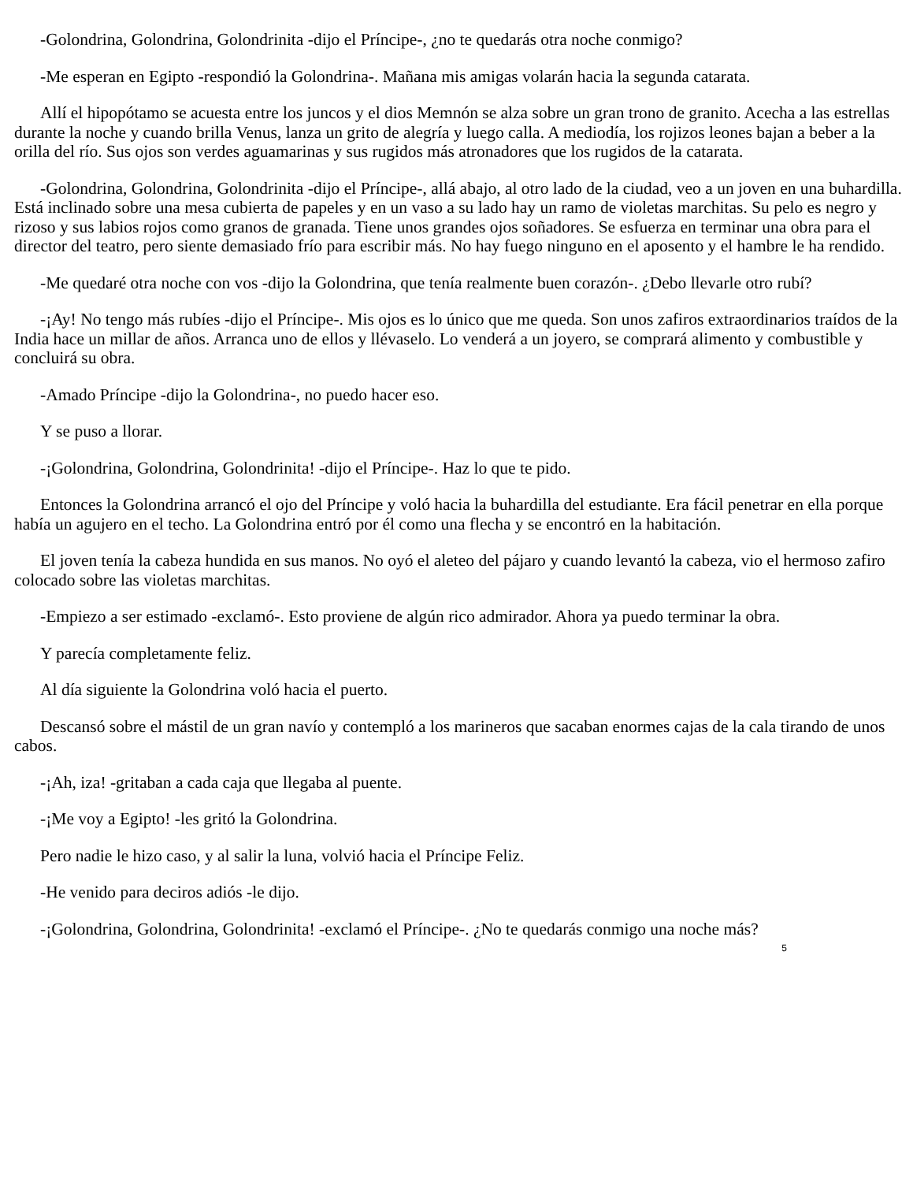-Golondrina, Golondrina, Golondrinita -dijo el Príncipe-, ¿no te quedarás otra noche conmigo?
-Me esperan en Egipto -respondió la Golondrina-. Mañana mis amigas volarán hacia la segunda catarata.
Allí el hipopótamo se acuesta entre los juncos y el dios Memnón se alza sobre un gran trono de granito. Acecha a las estrellas durante la noche y cuando brilla Venus, lanza un grito de alegría y luego calla. A mediodía, los rojizos leones bajan a beber a la orilla del río. Sus ojos son verdes aguamarinas y sus rugidos más atronadores que los rugidos de la catarata.
-Golondrina, Golondrina, Golondrinita -dijo el Príncipe-, allá abajo, al otro lado de la ciudad, veo a un joven en una buhardilla. Está inclinado sobre una mesa cubierta de papeles y en un vaso a su lado hay un ramo de violetas marchitas. Su pelo es negro y rizoso y sus labios rojos como granos de granada. Tiene unos grandes ojos soñadores. Se esfuerza en terminar una obra para el director del teatro, pero siente demasiado frío para escribir más. No hay fuego ninguno en el aposento y el hambre le ha rendido.
-Me quedaré otra noche con vos -dijo la Golondrina, que tenía realmente buen corazón-. ¿Debo llevarle otro rubí?
-¡Ay! No tengo más rubíes -dijo el Príncipe-. Mis ojos es lo único que me queda. Son unos zafiros extraordinarios traídos de la India hace un millar de años. Arranca uno de ellos y llévaselo. Lo venderá a un joyero, se comprará alimento y combustible y concluirá su obra.
-Amado Príncipe -dijo la Golondrina-, no puedo hacer eso.
Y se puso a llorar.
-¡Golondrina, Golondrina, Golondrinita! -dijo el Príncipe-. Haz lo que te pido.
Entonces la Golondrina arrancó el ojo del Príncipe y voló hacia la buhardilla del estudiante. Era fácil penetrar en ella porque había un agujero en el techo. La Golondrina entró por él como una flecha y se encontró en la habitación.
El joven tenía la cabeza hundida en sus manos. No oyó el aleteo del pájaro y cuando levantó la cabeza, vio el hermoso zafiro colocado sobre las violetas marchitas.
-Empiezo a ser estimado -exclamó-. Esto proviene de algún rico admirador. Ahora ya puedo terminar la obra.
Y parecía completamente feliz.
Al día siguiente la Golondrina voló hacia el puerto.
Descansó sobre el mástil de un gran navío y contempló a los marineros que sacaban enormes cajas de la cala tirando de unos cabos.
-¡Ah, iza! -gritaban a cada caja que llegaba al puente.
-¡Me voy a Egipto! -les gritó la Golondrina.
Pero nadie le hizo caso, y al salir la luna, volvió hacia el Príncipe Feliz.
-He venido para deciros adiós -le dijo.
-¡Golondrina, Golondrina, Golondrinita! -exclamó el Príncipe-. ¿No te quedarás conmigo una noche más?
5